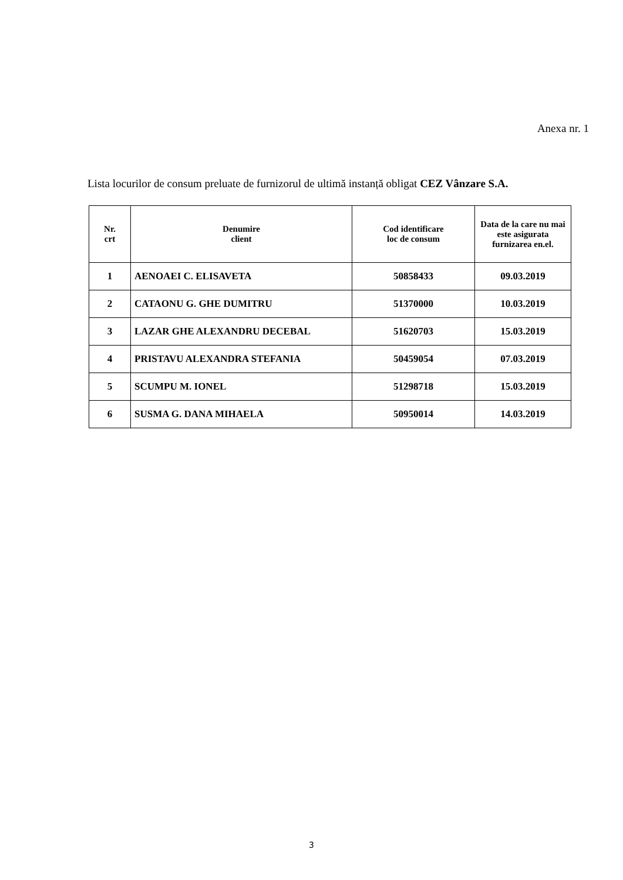Anexa nr. 1
Lista locurilor de consum preluate de furnizorul de ultimă instanță obligat CEZ Vânzare S.A.
| Nr. crt | Denumire client | Cod identificare loc de consum | Data de la care nu mai este asigurata furnizarea en.el. |
| --- | --- | --- | --- |
| 1 | AENOAEI C. ELISAVETA | 50858433 | 09.03.2019 |
| 2 | CATAONU G. GHE DUMITRU | 51370000 | 10.03.2019 |
| 3 | LAZAR GHE ALEXANDRU DECEBAL | 51620703 | 15.03.2019 |
| 4 | PRISTAVU ALEXANDRA STEFANIA | 50459054 | 07.03.2019 |
| 5 | SCUMPU M. IONEL | 51298718 | 15.03.2019 |
| 6 | SUSMA G. DANA MIHAELA | 50950014 | 14.03.2019 |
3